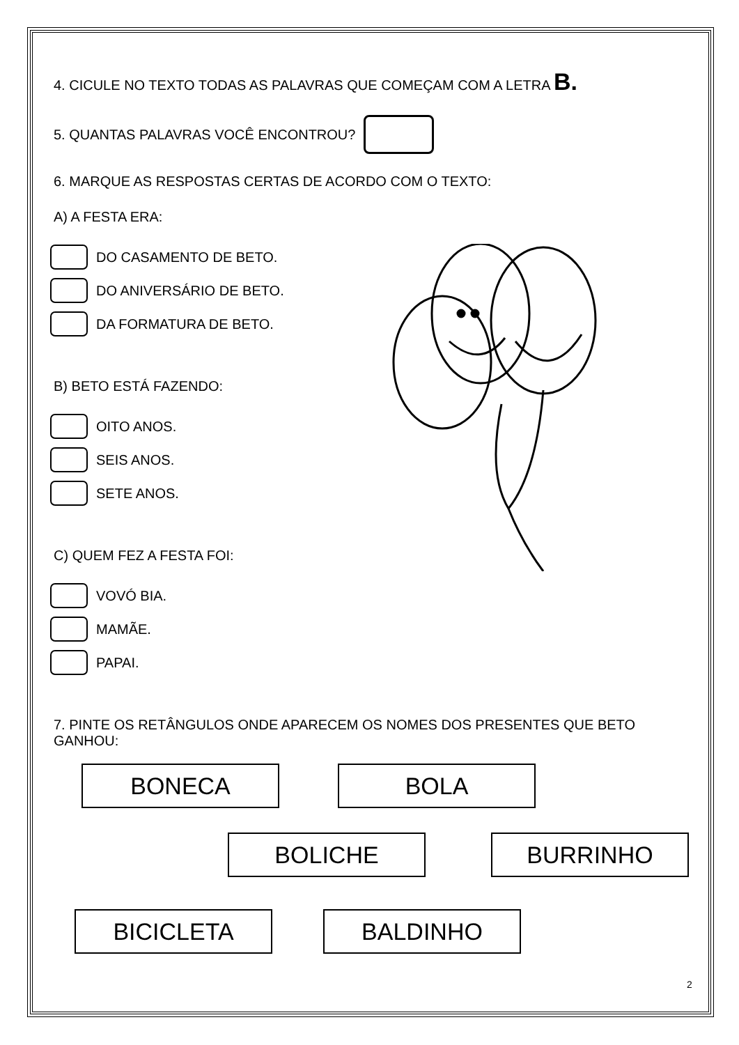4. CICULE NO TEXTO TODAS AS PALAVRAS QUE COMEÇAM COM A LETRA B.
5. QUANTAS PALAVRAS VOCÊ ENCONTROU?
6. MARQUE AS RESPOSTAS CERTAS DE ACORDO COM O TEXTO:
A) A FESTA ERA:
DO CASAMENTO DE BETO.
DO ANIVERSÁRIO DE BETO.
DA FORMATURA DE BETO.
B) BETO ESTÁ FAZENDO:
OITO ANOS.
SEIS ANOS.
SETE ANOS.
C) QUEM FEZ A FESTA FOI:
VOVÓ BIA.
MAMÃE.
PAPAI.
7. PINTE OS RETÂNGULOS ONDE APARECEM OS NOMES DOS PRESENTES QUE BETO GANHOU:
BONECA BOLA
BOLICHE BURRINHO
BICICLETA BALDINHO
2